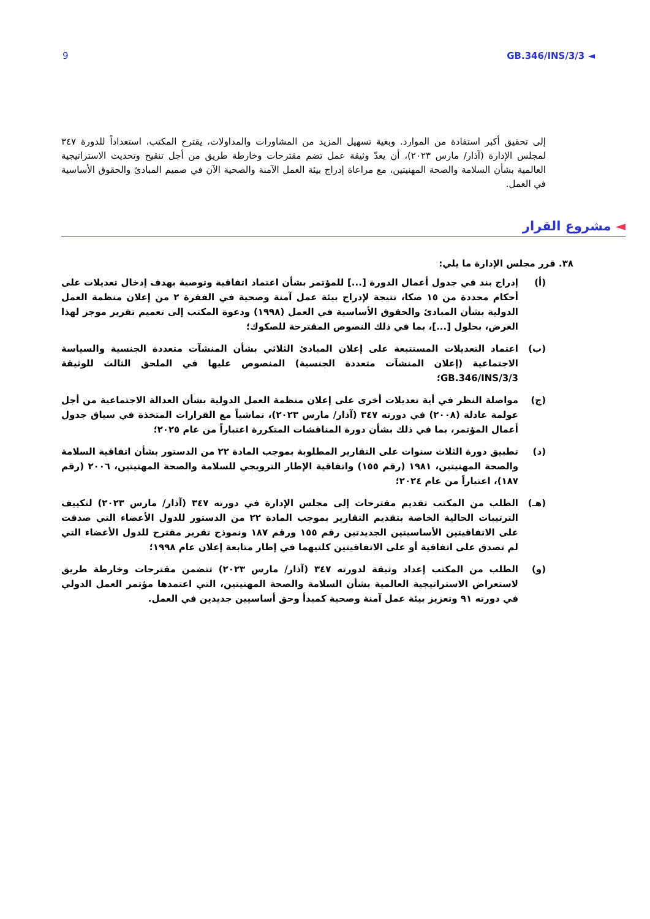9 GB.346/INS/3/3 ◄
إلى تحقيق أكبر استفادة من الموارد. وبغية تسهيل المزيد من المشاورات والمداولات، يقترح المكتب، استعداداً للدورة ٣٤٧ لمجلس الإدارة (آذار/ مارس ٢٠٢٣)، أن يعدّ وثيقة عمل تضم مقترحات وخارطة طريق من أجل تنقيح وتحديث الاستراتيجية العالمية بشأن السلامة والصحة المهنيتين، مع مراعاة إدراج بيئة العمل الآمنة والصحية الآن في صميم المبادئ والحقوق الأساسية في العمل.
◄ مشروع القرار
٣٨. قرر مجلس الإدارة ما يلي:
(أ) إدراج بند في جدول أعمال الدورة [...] للمؤتمر بشأن اعتماد اتفاقية وتوصية بهدف إدخال تعديلات على أحكام محددة من ١٥ صكا، نتيجة لإدراج بيئة عمل آمنة وصحية في الفقرة ٢ من إعلان منظمة العمل الدولية بشأن المبادئ والحقوق الأساسية في العمل (١٩٩٨) ودعوة المكتب إلى تعميم تقرير موجز لهذا الغرض، بحلول [...]، بما في ذلك النصوص المقترحة للصكوك؛
(ب) اعتماد التعديلات المستتبعة على إعلان المبادئ الثلاثي بشأن المنشآت متعددة الجنسية والسياسة الاجتماعية (إعلان المنشآت متعددة الجنسية) المنصوص عليها في الملحق الثالث للوثيقة GB.346/INS/3/3؛
(ج) مواصلة النظر في أية تعديلات أخرى على إعلان منظمة العمل الدولية بشأن العدالة الاجتماعية من أجل عولمة عادلة (٢٠٠٨) في دورته ٣٤٧ (آذار/ مارس ٢٠٢٣)، تماشياً مع القرارات المتخذة في سياق جدول أعمال المؤتمر، بما في ذلك بشأن دورة المناقشات المتكررة اعتباراً من عام ٢٠٢٥؛
(د) تطبيق دورة الثلاث سنوات على التقارير المطلوبة بموجب المادة ٢٢ من الدستور بشأن اتفاقية السلامة والصحة المهنيتين، ١٩٨١ (رقم ١٥٥) واتفاقية الإطار الترويجي للسلامة والصحة المهنيتين، ٢٠٠٦ (رقم ١٨٧)، اعتباراً من عام ٢٠٢٤؛
(هـ) الطلب من المكتب تقديم مقترحات إلى مجلس الإدارة في دورته ٣٤٧ (آذار/ مارس ٢٠٢٣) لتكييف الترتيبات الحالية الخاصة بتقديم التقارير بموجب المادة ٢٢ من الدستور للدول الأعضاء التي صدقت على الاتفاقيتين الأساسيتين الجديدتين رقم ١٥٥ ورقم ١٨٧ ونموذج تقرير مقترح للدول الأعضاء التي لم تصدق على اتفاقية أو على الاتفاقيتين كلتيهما في إطار متابعة إعلان عام ١٩٩٨؛
(و) الطلب من المكتب إعداد وثيقة لدورته ٣٤٧ (آذار/ مارس ٢٠٢٣) تتضمن مقترحات وخارطة طريق لاستعراض الاستراتيجية العالمية بشأن السلامة والصحة المهنيتين، التي اعتمدها مؤتمر العمل الدولي في دورته ٩١ وتعزيز بيئة عمل آمنة وصحية كمبدأ وحق أساسيين جديدين في العمل.